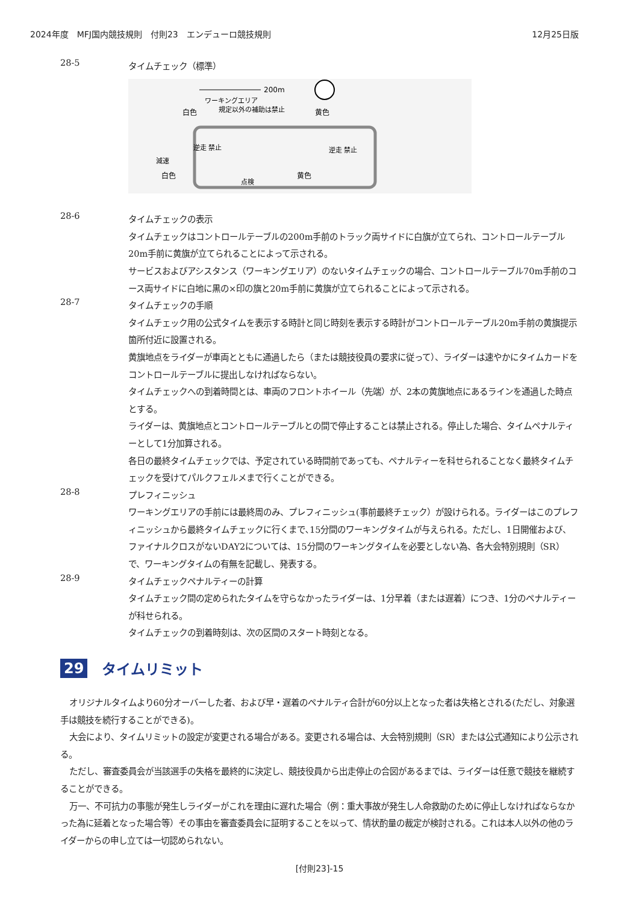2024年度　MFJ国内競技規則　付則23　エンデューロ競技規則 12月25日版
28-5
タイムチェック（標準）
200m
ワーキングエリア
規定以外の補助は禁止
白色
黄色
減速
白色
黄色
逆走 禁止
逆走 禁止
点検
28-6
タイムチェックの表示
タイムチェックはコントロールテーブルの200m手前のトラック両サイドに白旗が立てられ、コントロールテーブル20m手前に黄旗が立てられることによって示される。
サービスおよびアシスタンス（ワーキングエリア）のないタイムチェックの場合、コントロールテーブル70m手前のコース両サイドに白地に黒の×印の旗と20m手前に黄旗が立てられることによって示される。
28-7
タイムチェックの手順
タイムチェック用の公式タイムを表示する時計と同じ時刻を表示する時計がコントロールテーブル20m手前の黄旗提示箇所付近に設置される。
黄旗地点をライダーが車両とともに通過したら（または競技役員の要求に従って）、ライダーは速やかにタイムカードをコントロールテーブルに提出しなければならない。
タイムチェックへの到着時間とは、車両のフロントホイール（先端）が、2本の黄旗地点にあるラインを通過した時点とする。
ライダーは、黄旗地点とコントロールテーブルとの間で停止することは禁止される。停止した場合、タイムペナルティーとして1分加算される。
各日の最終タイムチェックでは、予定されている時間前であっても、ペナルティーを科せられることなく最終タイムチェックを受けてパルクフェルメまで行くことができる。
28-8
プレフィニッシュ
ワーキングエリアの手前には最終周のみ、プレフィニッシュ(事前最終チェック）が設けられる。ライダーはこのプレフィニッシュから最終タイムチェックに行くまで､15分間のワーキングタイムが与えられる。ただし、1日開催および、ファイナルクロスがないDAY2については、15分間のワーキングタイムを必要としない為、各大会特別規則（SR）で、ワーキングタイムの有無を記載し、発表する。
28-9
タイムチェックペナルティーの計算
タイムチェック間の定められたタイムを守らなかったライダーは、1分早着（または遅着）につき、1分のペナルティーが科せられる。
タイムチェックの到着時刻は、次の区間のスタート時刻となる。
29 タイムリミット
オリジナルタイムより60分オーバーした者、および早・遅着のペナルティ合計が60分以上となった者は失格とされる(ただし、対象選手は競技を続行することができる)。
大会により、タイムリミットの設定が変更される場合がある。変更される場合は、大会特別規則（SR）または公式通知により公示される。
ただし、審査委員会が当該選手の失格を最終的に決定し、競技役員から出走停止の合図があるまでは、ライダーは任意で競技を継続することができる。
万一、不可抗力の事態が発生しライダーがこれを理由に遅れた場合（例：重大事故が発生し人命救助のために停止しなければならなかった為に延着となった場合等）その事由を審査委員会に証明することを以って、情状酌量の裁定が検討される。これは本人以外の他のライダーからの申し立ては一切認められない。
[付則23]-15